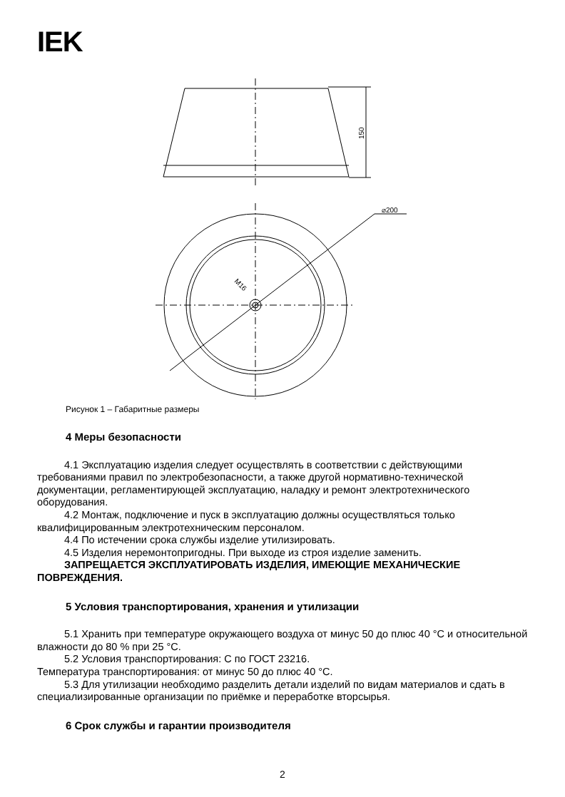IEK
⌀200
150
M16
Рисунок 1 – Габаритные размеры
4 Меры безопасности
4.1 Эксплуатацию изделия следует осуществлять в соответствии с действующими требованиями правил по электробезопасности, а также другой нормативно-технической документации, регламентирующей эксплуатацию, наладку и ремонт электротехнического оборудования.
4.2 Монтаж, подключение и пуск в эксплуатацию должны осуществляться только квалифицированным электротехническим персоналом.
4.4 По истечении срока службы изделие утилизировать.
4.5 Изделия неремонтопригодны. При выходе из строя изделие заменить.
ЗАПРЕЩАЕТСЯ ЭКСПЛУАТИРОВАТЬ ИЗДЕЛИЯ, ИМЕЮЩИЕ МЕХАНИЧЕСКИЕ ПОВРЕЖДЕНИЯ.
5 Условия транспортирования, хранения и утилизации
5.1 Хранить при температуре окружающего воздуха от минус 50 до плюс 40 °С и относительной влажности до 80 % при 25 °С.
5.2 Условия транспортирования: С по ГОСТ 23216.
Температура транспортирования: от минус 50 до плюс 40 °С.
5.3 Для утилизации необходимо разделить детали изделий по видам материалов и сдать в специализированные организации по приёмке и переработке вторсырья.
6 Срок службы и гарантии производителя
2